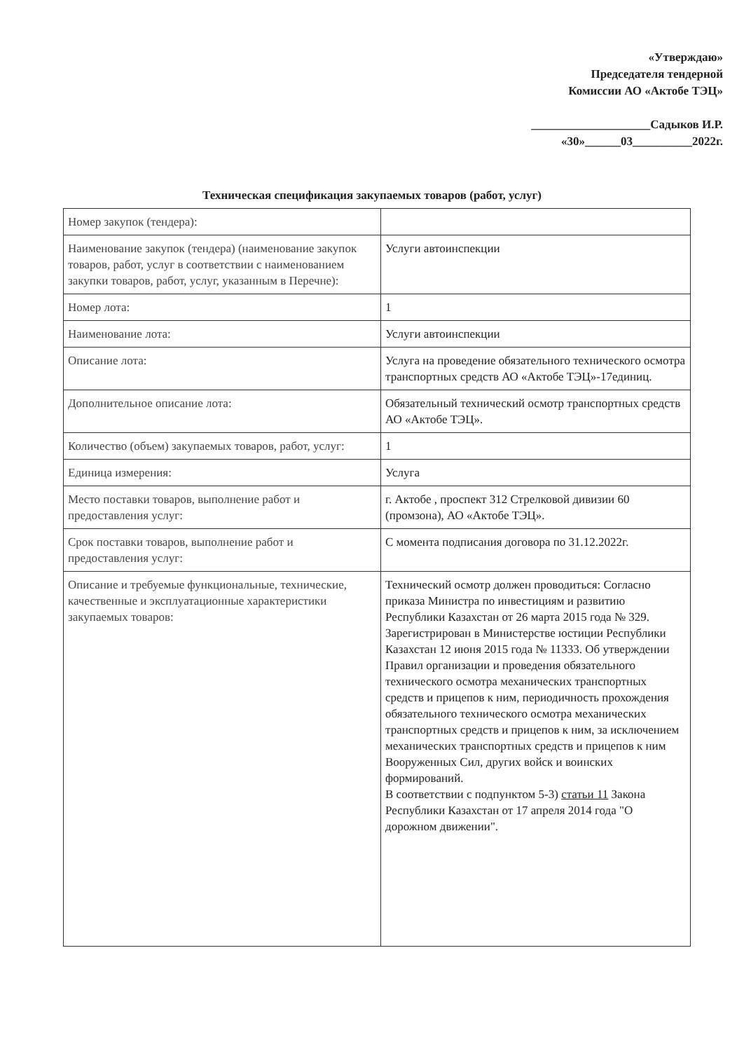«Утверждаю»
Председателя тендерной
Комиссии АО «Актобе ТЭЦ»
____________________Садыков И.Р.
«30»______03__________2022г.
Техническая спецификация закупаемых товаров (работ, услуг)
| Номер закупок (тендера): | |
| Наименование закупок (тендера) (наименование закупок товаров, работ, услуг в соответствии с наименованием закупки товаров, работ, услуг, указанным в Перечне): | Услуги автоинспекции |
| Номер лота: | 1 |
| Наименование лота: | Услуги автоинспекции |
| Описание лота: | Услуга на проведение обязательного технического осмотра транспортных средств АО «Актобе ТЭЦ»-17единиц. |
| Дополнительное описание лота: | Обязательный технический осмотр транспортных средств АО «Актобе ТЭЦ». |
| Количество (объем) закупаемых товаров, работ, услуг: | 1 |
| Единица измерения: | Услуга |
| Место поставки товаров, выполнение работ и предоставления услуг: | г. Актобе , проспект 312 Стрелковой дивизии 60 (промзона), АО «Актобе ТЭЦ». |
| Срок поставки товаров, выполнение работ и предоставления услуг: | С момента подписания договора по 31.12.2022г. |
| Описание и требуемые функциональные, технические, качественные и эксплуатационные характеристики закупаемых товаров: | Технический осмотр должен проводиться: Согласно приказа Министра по инвестициям и развитию Республики Казахстан от 26 марта 2015 года № 329. Зарегистрирован в Министерстве юстиции Республики Казахстан 12 июня 2015 года № 11333. Об утверждении Правил организации и проведения обязательного технического осмотра механических транспортных средств и прицепов к ним, периодичность прохождения обязательного технического осмотра механических транспортных средств и прицепов к ним, за исключением механических транспортных средств и прицепов к ним Вооруженных Сил, других войск и воинских формирований. В соответствии с подпунктом 5-3) статьи 11 Закона Республики Казахстан от 17 апреля 2014 года "О дорожном движении". |